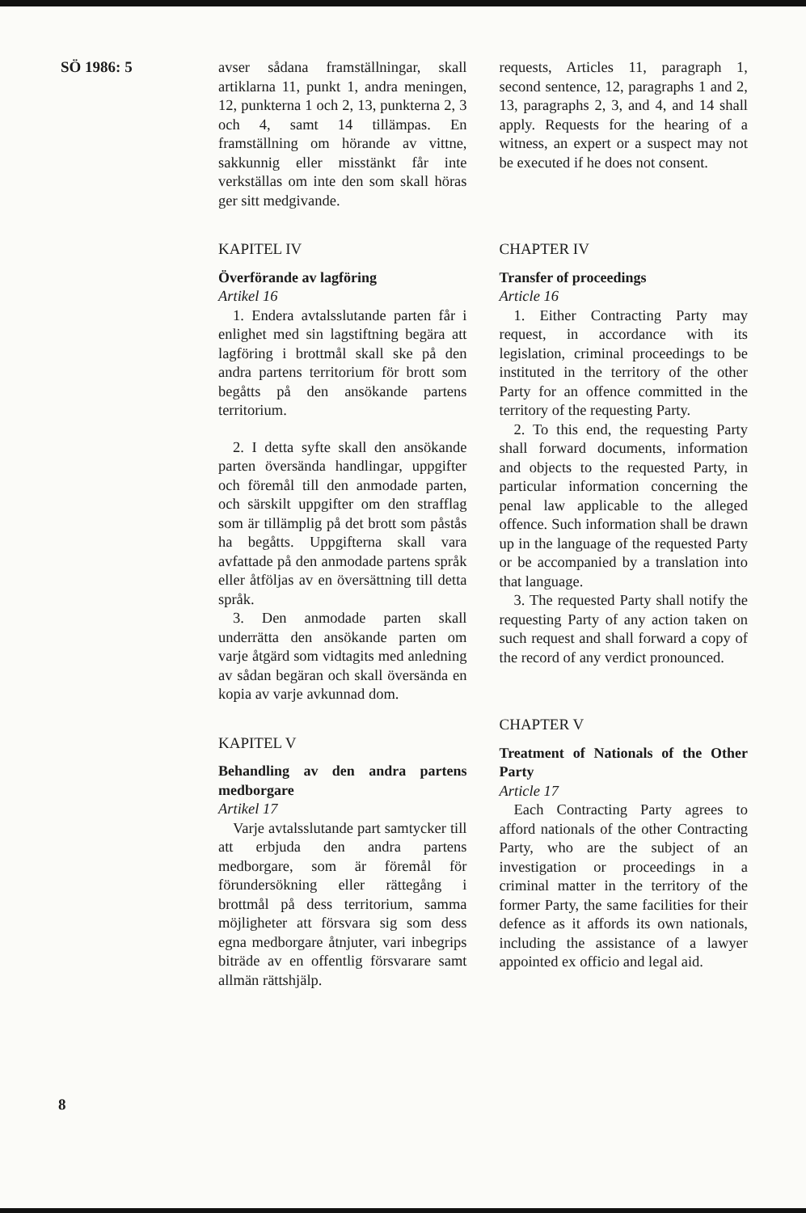SÖ 1986: 5
avser sådana framställningar, skall artiklarna 11, punkt 1, andra meningen, 12, punkterna 1 och 2, 13, punkterna 2, 3 och 4, samt 14 tillämpas. En framställning om hörande av vittne, sakkunnig eller misstänkt får inte verkställas om inte den som skall höras ger sitt medgivande.
KAPITEL IV
Överförande av lagföring
Artikel 16
1. Endera avtalsslutande parten får i enlighet med sin lagstiftning begära att lagföring i brottmål skall ske på den andra partens territorium för brott som begåtts på den ansökande partens territorium.
2. I detta syfte skall den ansökande parten översända handlingar, uppgifter och föremål till den anmodade parten, och särskilt uppgifter om den strafflag som är tillämplig på det brott som påstås ha begåtts. Uppgifterna skall vara avfattade på den anmodade partens språk eller åtföljas av en översättning till detta språk.
3. Den anmodade parten skall underrätta den ansökande parten om varje åtgärd som vidtagits med anledning av sådan begäran och skall översända en kopia av varje avkunnad dom.
KAPITEL V
Behandling av den andra partens medborgare
Artikel 17
Varje avtalsslutande part samtycker till att erbjuda den andra partens medborgare, som är föremål för förundersökning eller rättegång i brottmål på dess territorium, samma möjligheter att försvara sig som dess egna medborgare åtnjuter, vari inbegrips biträde av en offentlig försvarare samt allmän rättshjälp.
requests, Articles 11, paragraph 1, second sentence, 12, paragraphs 1 and 2, 13, paragraphs 2, 3, and 4, and 14 shall apply. Requests for the hearing of a witness, an expert or a suspect may not be executed if he does not consent.
CHAPTER IV
Transfer of proceedings
Article 16
1. Either Contracting Party may request, in accordance with its legislation, criminal proceedings to be instituted in the territory of the other Party for an offence committed in the territory of the requesting Party.
2. To this end, the requesting Party shall forward documents, information and objects to the requested Party, in particular information concerning the penal law applicable to the alleged offence. Such information shall be drawn up in the language of the requested Party or be accompanied by a translation into that language.
3. The requested Party shall notify the requesting Party of any action taken on such request and shall forward a copy of the record of any verdict pronounced.
CHAPTER V
Treatment of Nationals of the Other Party
Article 17
Each Contracting Party agrees to afford nationals of the other Contracting Party, who are the subject of an investigation or proceedings in a criminal matter in the territory of the former Party, the same facilities for their defence as it affords its own nationals, including the assistance of a lawyer appointed ex officio and legal aid.
8